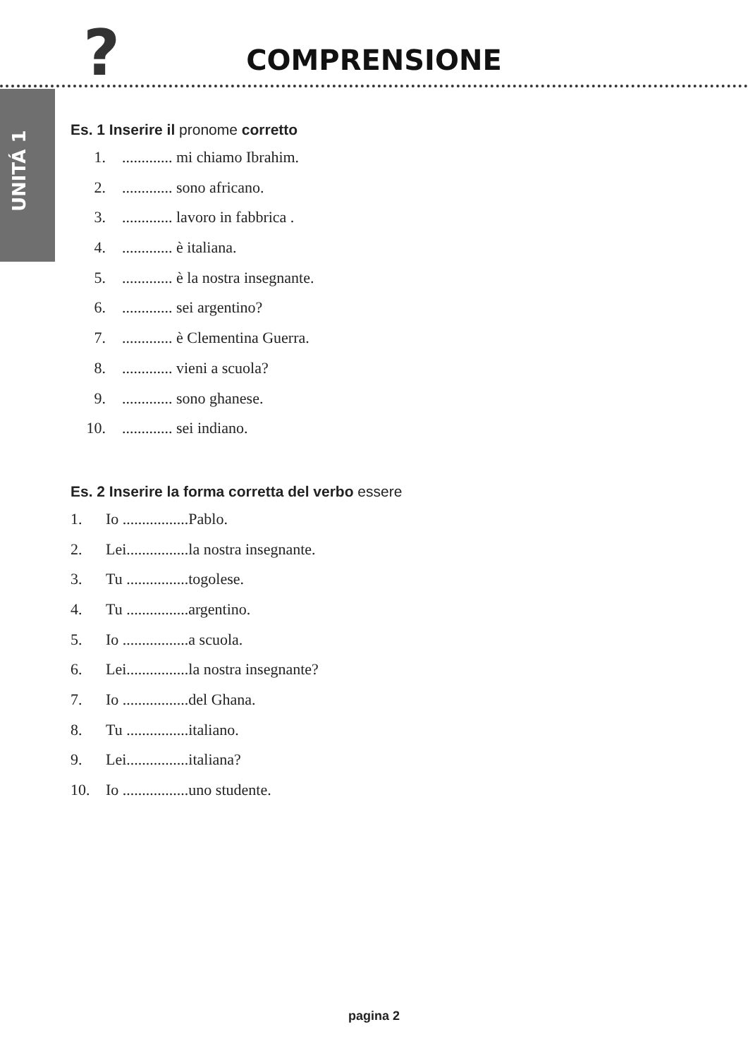?
COMPRENSIONE
UNITÁ 1
Es. 1 Inserire il pronome corretto
1. ............. mi chiamo Ibrahim.
2. ............. sono africano.
3. ............. lavoro in fabbrica .
4. ............. è italiana.
5. ............. è la nostra insegnante.
6. ............. sei argentino?
7. ............. è Clementina Guerra.
8. ............. vieni a scuola?
9. ............. sono ghanese.
10. ............. sei indiano.
Es. 2 Inserire la forma corretta del verbo essere
1. Io .................Pablo.
2. Lei................la nostra insegnante.
3. Tu ................togolese.
4. Tu ................argentino.
5. Io .................a scuola.
6. Lei................la nostra insegnante?
7. Io .................del Ghana.
8. Tu ................italiano.
9. Lei................italiana?
10. Io .................uno studente.
pagina 2